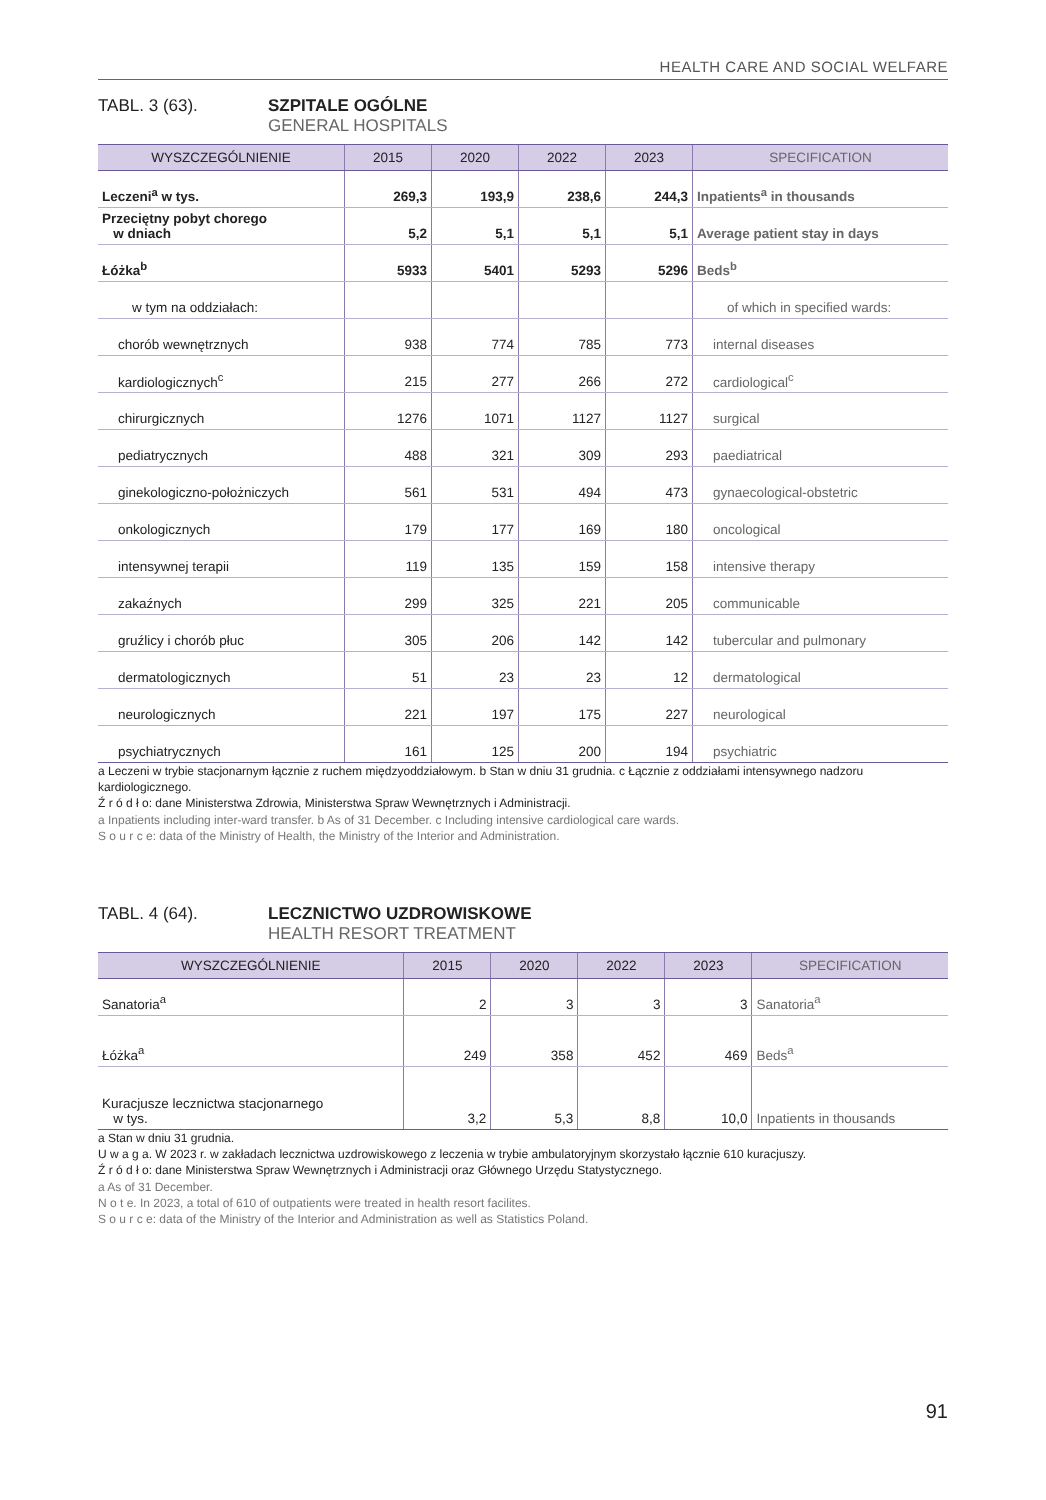HEALTH CARE AND SOCIAL WELFARE
TABL. 3 (63). SZPITALE OGÓLNE
GENERAL HOSPITALS
| WYSZCZEGÓLNIENIE | 2015 | 2020 | 2022 | 2023 | SPECIFICATION |
| --- | --- | --- | --- | --- | --- |
| Leczeni<sup>a</sup> w tys. | 269,3 | 193,9 | 238,6 | 244,3 | Inpatients<sup>a</sup> in thousands |
| Przeciętny pobyt chorego w dniach | 5,2 | 5,1 | 5,1 | 5,1 | Average patient stay in days |
| Łóżka<sup>b</sup> | 5933 | 5401 | 5293 | 5296 | Beds<sup>b</sup> |
| w tym na oddziałach: | | | | | of which in specified wards: |
| chorób wewnętrznych | 938 | 774 | 785 | 773 | internal diseases |
| kardiologicznych<sup>c</sup> | 215 | 277 | 266 | 272 | cardiological<sup>c</sup> |
| chirurgicznych | 1276 | 1071 | 1127 | 1127 | surgical |
| pediatrycznych | 488 | 321 | 309 | 293 | paediatrical |
| ginekologiczno-położniczych | 561 | 531 | 494 | 473 | gynaecological-obstetric |
| onkologicznych | 179 | 177 | 169 | 180 | oncological |
| intensywnej terapii | 119 | 135 | 159 | 158 | intensive therapy |
| zakaźnych | 299 | 325 | 221 | 205 | communicable |
| gruźlicy i chorób płuc | 305 | 206 | 142 | 142 | tubercular and pulmonary |
| dermatologicznych | 51 | 23 | 23 | 12 | dermatological |
| neurologicznych | 221 | 197 | 175 | 227 | neurological |
| psychiatrycznych | 161 | 125 | 200 | 194 | psychiatric |
a Leczeni w trybie stacjonarnym łącznie z ruchem międzyoddziałowym. b Stan w dniu 31 grudnia. c Łącznie z oddziałami intensywnego nadzoru kardiologicznego.
Ź r ó d ł o: dane Ministerstwa Zdrowia, Ministerstwa Spraw Wewnętrznych i Administracji.
a Inpatients including inter-ward transfer. b As of 31 December. c Including intensive cardiological care wards.
S o u r c e: data of the Ministry of Health, the Ministry of the Interior and Administration.
TABL. 4 (64). LECZNICTWO UZDROWISKOWE
HEALTH RESORT TREATMENT
| WYSZCZEGÓLNIENIE | 2015 | 2020 | 2022 | 2023 | SPECIFICATION |
| --- | --- | --- | --- | --- | --- |
| Sanatoria<sup>a</sup> | 2 | 3 | 3 | 3 | Sanatoria<sup>a</sup> |
| Łóżka<sup>a</sup> | 249 | 358 | 452 | 469 | Beds<sup>a</sup> |
| Kuracjusze lecznictwa stacjonarnego w tys. | 3,2 | 5,3 | 8,8 | 10,0 | Inpatients in thousands |
a Stan w dniu 31 grudnia.
U w a g a. W 2023 r. w zakładach lecznictwa uzdrowiskowego z leczenia w trybie ambulatoryjnym skorzystało łącznie 610 kuracjuszy.
Ź r ó d ł o: dane Ministerstwa Spraw Wewnętrznych i Administracji oraz Głównego Urzędu Statystycznego.
a As of 31 December.
N o t e. In 2023, a total of 610 of outpatients were treated in health resort facilites.
S o u r c e: data of the Ministry of the Interior and Administration as well as Statistics Poland.
91